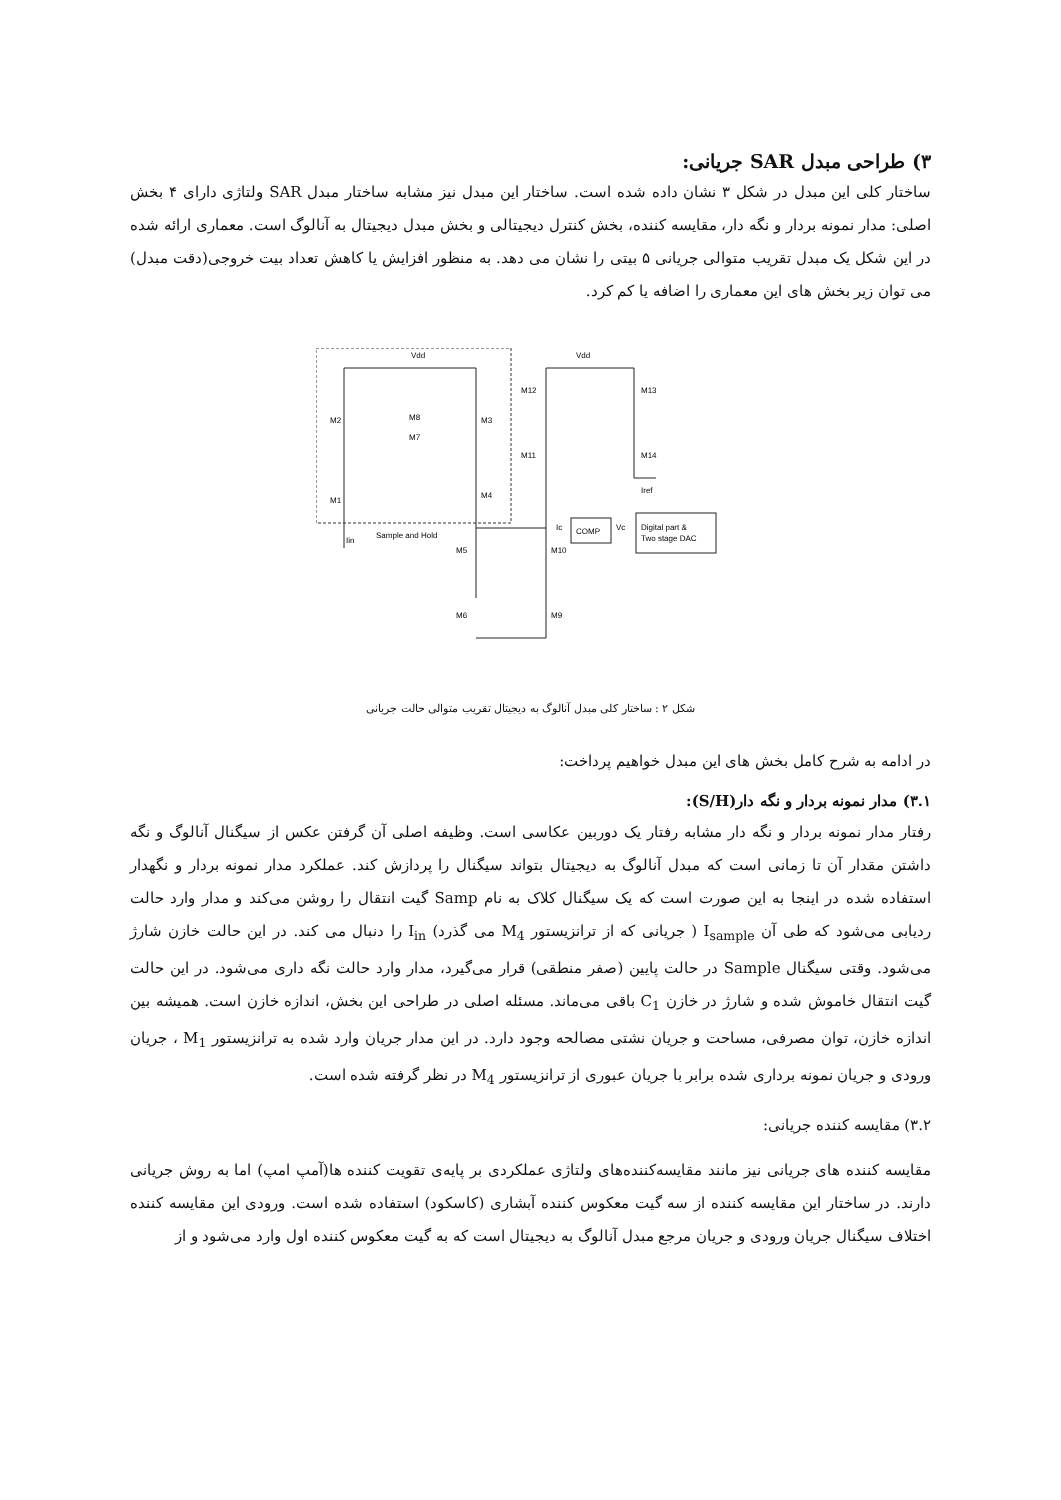۳) طراحی مبدل SAR جریانی:
ساختار کلی این مبدل در شکل ۳ نشان داده شده است. ساختار این مبدل نیز مشابه ساختار مبدل SAR ولتاژی دارای ۴ بخش اصلی: مدار نمونه بردار و نگه دار، مقایسه کننده، بخش کنترل دیجیتالی و بخش مبدل دیجیتال به آنالوگ است. معماری ارائه شده در این شکل یک مبدل تقریب متوالی جریانی ۵ بیتی را نشان می دهد. به منظور افزایش یا کاهش تعداد بیت خروجی(دقت مبدل) می توان زیر بخش های این معماری را اضافه یا کم کرد.
Vdd
Vdd
M2
M3
M1
M4
M8
M7
M12
M13
M11
M14
Iref
M5
M10
M6
M9
Iin
Sample and Hold
COMP
Ic
Vc
Digital part &
Two stage DAC
شکل ۲ : ساختار کلی مبدل آنالوگ به دیجیتال تقریب متوالی حالت جریانی
در ادامه به شرح کامل بخش های این مبدل خواهیم پرداخت:
۳.۱) مدار نمونه بردار و نگه دار(S/H):
رفتار مدار نمونه بردار و نگه دار مشابه رفتار یک دوربین عکاسی است. وظیفه اصلی آن گرفتن عکس از سیگنال آنالوگ و نگه داشتن مقدار آن تا زمانی است که مبدل آنالوگ به دیجیتال بتواند سیگنال را پردازش کند. عملکرد مدار نمونه بردار و نگهدار استفاده شده در اینجا به این صورت است که یک سیگنال کلاک به نام Samp گیت انتقال را روشن می‌کند و مدار وارد حالت ردیابی می‌شود که طی آن I<sub>sample</sub> ( جریانی که از ترانزیستور M<sub>4</sub> می گذرد) I<sub>in</sub> را دنبال می کند. در این حالت خازن شارژ می‌شود. وقتی سیگنال Sample در حالت پایین (صفر منطقی) قرار می‌گیرد، مدار وارد حالت نگه داری می‌شود. در این حالت گیت انتقال خاموش شده و شارژ در خازن C<sub>1</sub> باقی می‌ماند. مسئله اصلی در طراحی این بخش، اندازه خازن است. همیشه بین اندازه خازن، توان مصرفی، مساحت و جریان نشتی مصالحه وجود دارد. در این مدار جریان وارد شده به ترانزیستور M<sub>1</sub> ، جریان ورودی و جریان نمونه برداری شده برابر با جریان عبوری از ترانزیستور M<sub>4</sub> در نظر گرفته شده است.
۳.۲) مقایسه کننده جریانی:
مقایسه کننده های جریانی نیز مانند مقایسه‌کننده‌های ولتاژی عملکردی بر پایه‌ی تقویت کننده ها(آمپ امپ) اما به روش جریانی دارند. در ساختار این مقایسه کننده از سه گیت معکوس کننده آبشاری (کاسکود) استفاده شده است. ورودی این مقایسه کننده اختلاف سیگنال جریان ورودی و جریان مرجع مبدل آنالوگ به دیجیتال است که به گیت معکوس کننده اول وارد می‌شود و از